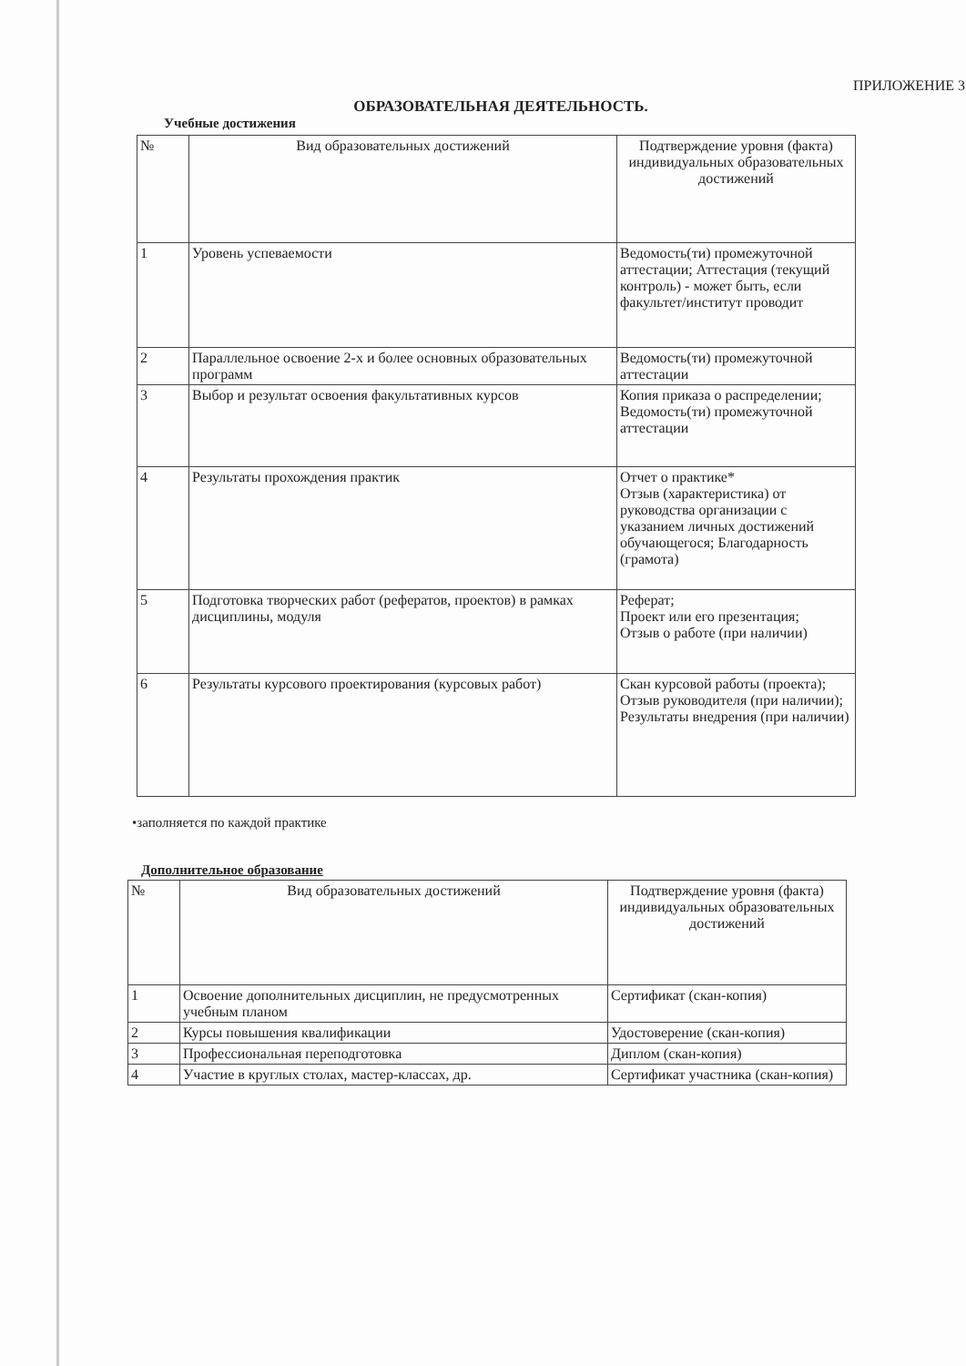ПРИЛОЖЕНИЕ 3
ОБРАЗОВАТЕЛЬНАЯ ДЕЯТЕЛЬНОСТЬ.
Учебные достижения
| № | Вид образовательных достижений | Подтверждение уровня (факта) индивидуальных образовательных достижений |
| --- | --- | --- |
| 1 | Уровень успеваемости | Ведомость(ти) промежуточной аттестации; Аттестация (текущий контроль) - может быть, если факультет/институт проводит |
| 2 | Параллельное освоение 2-х и более основных образовательных программ | Ведомость(ти) промежуточной аттестации |
| 3 | Выбор и результат освоения факультативных курсов | Копия приказа о распределении; Ведомость(ти) промежуточной аттестации |
| 4 | Результаты прохождения практик | Отчет о практике* Отзыв (характеристика) от руководства организации с указанием личных достижений обучающегося; Благодарность (грамота) |
| 5 | Подготовка творческих работ (рефератов, проектов) в рамках дисциплины, модуля | Реферат; Проект или его презентация; Отзыв о работе (при наличии) |
| 6 | Результаты курсового проектирования (курсовых работ) | Скан курсовой работы (проекта); Отзыв руководителя (при наличии); Результаты внедрения (при наличии) |
•заполняется по каждой практике
Дополнительное образование
| № | Вид образовательных достижений | Подтверждение уровня (факта) индивидуальных образовательных достижений |
| --- | --- | --- |
| 1 | Освоение дополнительных дисциплин, не предусмотренных учебным планом | Сертификат (скан-копия) |
| 2 | Курсы повышения квалификации | Удостоверение (скан-копия) |
| 3 | Профессиональная переподготовка | Диплом (скан-копия) |
| 4 | Участие в круглых столах, мастер-классах, др. | Сертификат участника (скан-копия) |